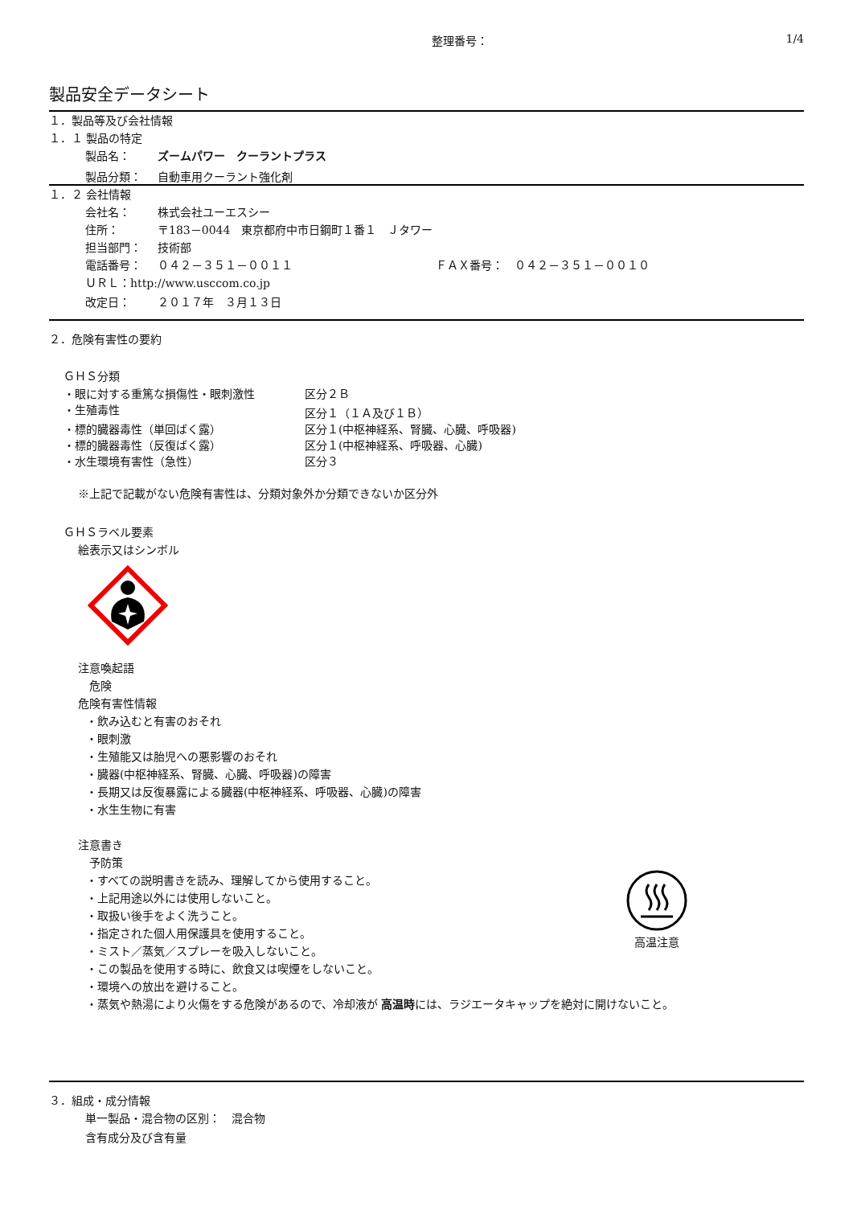整理番号： 1/4
製品安全データシート
１．製品等及び会社情報
１．１ 製品の特定
製品名： ズームパワー　クーラントプラス
製品分類： 自動車用クーラント強化剤
１．２ 会社情報
会社名： 株式会社ユーエスシー
住所： 〒183－0044　東京都府中市日鋼町１番１　Ｊタワー
担当部門： 技術部
電話番号： ０４２－３５１－００１１ ＦＡＸ番号：　０４２－３５１－００１０
ＵＲＬ：http://www.usccom.co.jp
改定日： ２０１７年　３月１３日
２．危険有害性の要約
ＧＨＳ分類
・眼に対する重篤な損傷性・眼刺激性 区分２Ｂ
・生殖毒性 区分１（１Ａ及び１Ｂ）
・標的臓器毒性（単回ばく露） 区分１(中枢神経系、腎臓、心臓、呼吸器)
・標的臓器毒性（反復ばく露） 区分１(中枢神経系、呼吸器、心臓)
・水生環境有害性（急性） 区分３
※上記で記載がない危険有害性は、分類対象外か分類できないか区分外
ＧＨＳラベル要素
絵表示又はシンボル
注意喚起語
危険
危険有害性情報
・飲み込むと有害のおそれ
・眼刺激
・生殖能又は胎児への悪影響のおそれ
・臓器(中枢神経系、腎臓、心臓、呼吸器)の障害
・長期又は反復暴露による臓器(中枢神経系、呼吸器、心臓)の障害
・水生生物に有害
注意書き
予防策
・すべての説明書きを読み、理解してから使用すること。
・上記用途以外には使用しないこと。
・取扱い後手をよく洗うこと。
・指定された個人用保護具を使用すること。
・ミスト／蒸気／スプレーを吸入しないこと。
・この製品を使用する時に、飲食又は喫煙をしないこと。
・環境への放出を避けること。
高温注意
・蒸気や熱湯により火傷をする危険があるので、冷却液が 高温時には、ラジエータキャップを絶対に開けないこと。
３．組成・成分情報
単一製品・混合物の区別：　混合物
含有成分及び含有量